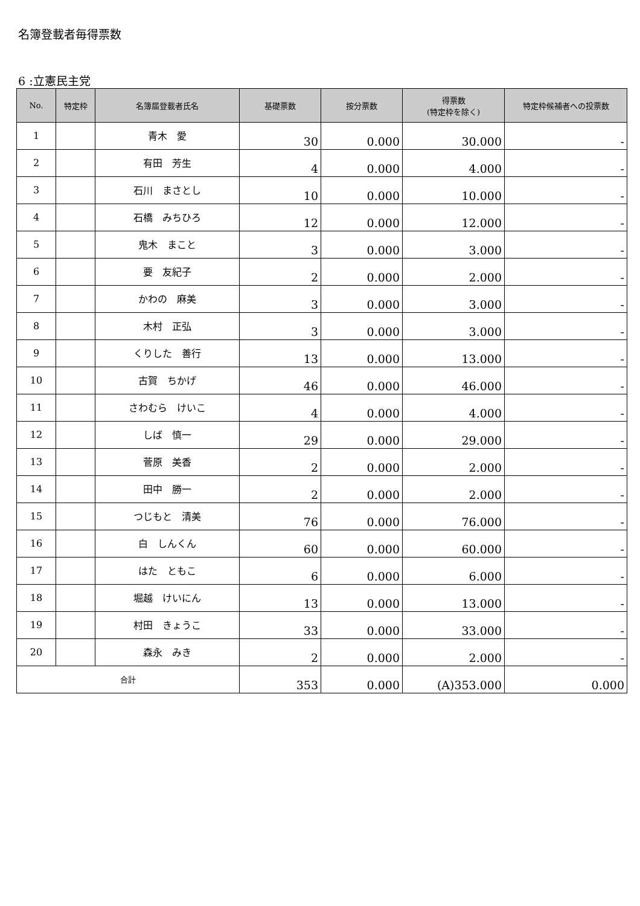名簿登載者毎得票数
6 :立憲民主党
| No. | 特定枠 | 名簿届登載者氏名 | 基礎票数 | 按分票数 | 得票数 (特定枠を除く) | 特定枠候補者への投票数 |
| --- | --- | --- | --- | --- | --- | --- |
| 1 | | 青木 愛 | 30 | 0.000 | 30.000 | - |
| 2 | | 有田 芳生 | 4 | 0.000 | 4.000 | - |
| 3 | | 石川 まさとし | 10 | 0.000 | 10.000 | - |
| 4 | | 石橋 みちひろ | 12 | 0.000 | 12.000 | - |
| 5 | | 鬼木 まこと | 3 | 0.000 | 3.000 | - |
| 6 | | 要 友紀子 | 2 | 0.000 | 2.000 | - |
| 7 | | かわの 麻美 | 3 | 0.000 | 3.000 | - |
| 8 | | 木村 正弘 | 3 | 0.000 | 3.000 | - |
| 9 | | くりした 善行 | 13 | 0.000 | 13.000 | - |
| 10 | | 古賀 ちかげ | 46 | 0.000 | 46.000 | - |
| 11 | | さわむら けいこ | 4 | 0.000 | 4.000 | - |
| 12 | | しば 慎一 | 29 | 0.000 | 29.000 | - |
| 13 | | 菅原 美香 | 2 | 0.000 | 2.000 | - |
| 14 | | 田中 勝一 | 2 | 0.000 | 2.000 | - |
| 15 | | つじもと 清美 | 76 | 0.000 | 76.000 | - |
| 16 | | 白 しんくん | 60 | 0.000 | 60.000 | - |
| 17 | | はた ともこ | 6 | 0.000 | 6.000 | - |
| 18 | | 堀越 けいにん | 13 | 0.000 | 13.000 | - |
| 19 | | 村田 きょうこ | 33 | 0.000 | 33.000 | - |
| 20 | | 森永 みき | 2 | 0.000 | 2.000 | - |
| 合計 | | | 353 | 0.000 | (A)353.000 | 0.000 |